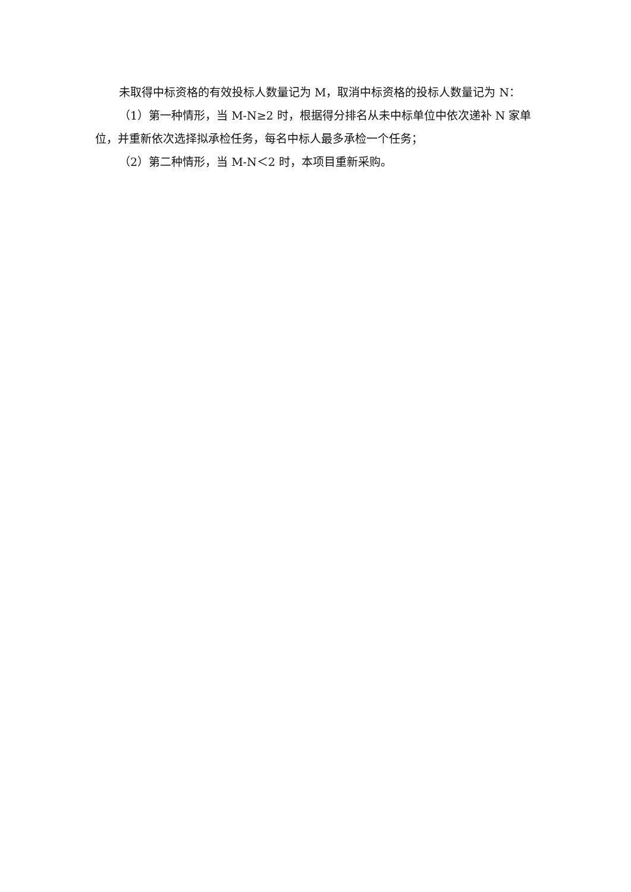未取得中标资格的有效投标人数量记为 M，取消中标资格的投标人数量记为 N：
（1）第一种情形，当 M-N≥2 时，根据得分排名从未中标单位中依次递补 N 家单位，并重新依次选择拟承检任务，每名中标人最多承检一个任务；
（2）第二种情形，当 M-N＜2 时，本项目重新采购。